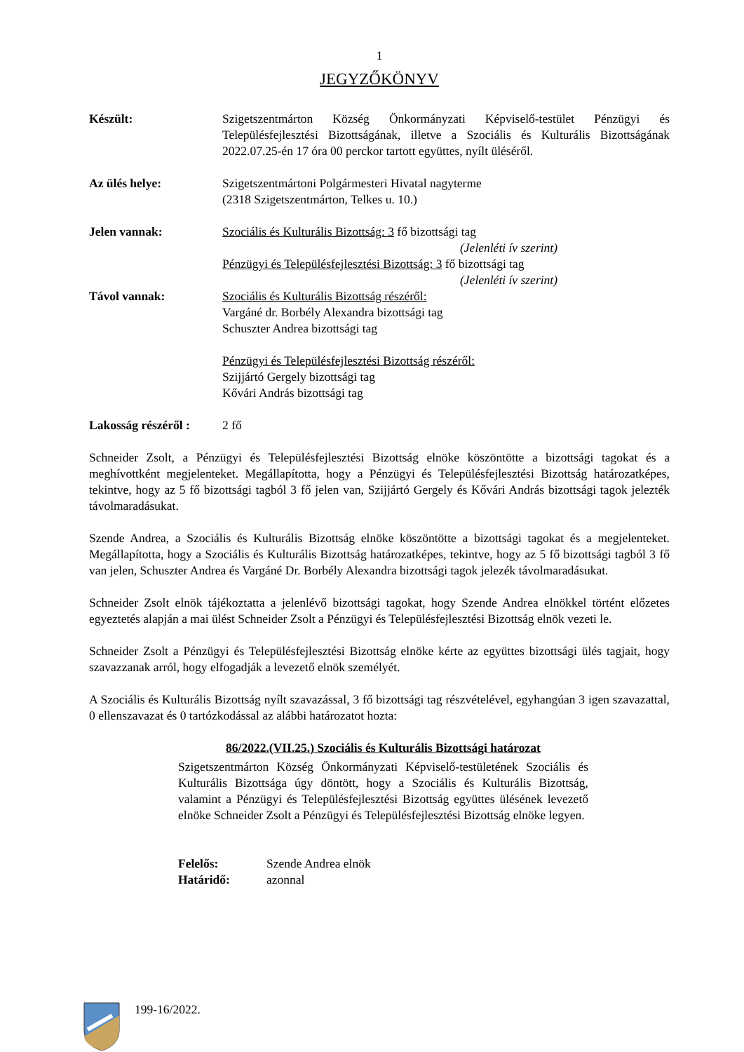1
JEGYZŐKÖNYV
Készült: Szigetszentmárton Község Önkormányzati Képviselő-testület Pénzügyi és Településfejlesztési Bizottságának, illetve a Szociális és Kulturális Bizottságának 2022.07.25-én 17 óra 00 perckor tartott együttes, nyílt üléséről.
Az ülés helye: Szigetszentmártoni Polgármesteri Hivatal nagyterme
(2318 Szigetszentmárton, Telkes u. 10.)
Jelen vannak: Szociális és Kulturális Bizottság: 3 fő bizottsági tag
(Jelenléti ív szerint)
Pénzügyi és Településfejlesztési Bizottság: 3 fő bizottsági tag
(Jelenléti ív szerint)
Távol vannak: Szociális és Kulturális Bizottság részéről:
Vargáné dr. Borbély Alexandra bizottsági tag
Schuszter Andrea bizottsági tag
Pénzügyi és Településfejlesztési Bizottság részéről:
Szijjártó Gergely bizottsági tag
Kővári András bizottsági tag
Lakosság részéről :
2 fő
Schneider Zsolt, a Pénzügyi és Településfejlesztési Bizottság elnöke köszöntötte a bizottsági tagokat és a meghívottként megjelenteket. Megállapította, hogy a Pénzügyi és Településfejlesztési Bizottság határozatképes, tekintve, hogy az 5 fő bizottsági tagból 3 fő jelen van, Szijjártó Gergely és Kővári András bizottsági tagok jelezték távolmaradásukat.
Szende Andrea, a Szociális és Kulturális Bizottság elnöke köszöntötte a bizottsági tagokat és a megjelenteket. Megállapította, hogy a Szociális és Kulturális Bizottság határozatképes, tekintve, hogy az 5 fő bizottsági tagból 3 fő van jelen, Schuszter Andrea és Vargáné Dr. Borbély Alexandra bizottsági tagok jelezék távolmaradásukat.
Schneider Zsolt elnök tájékoztatta a jelenlévő bizottsági tagokat, hogy Szende Andrea elnökkel történt előzetes egyeztetés alapján a mai ülést Schneider Zsolt a Pénzügyi és Településfejlesztési Bizottság elnök vezeti le.
Schneider Zsolt a Pénzügyi és Településfejlesztési Bizottság elnöke kérte az együttes bizottsági ülés tagjait, hogy szavazzanak arról, hogy elfogadják a levezető elnök személyét.
A Szociális és Kulturális Bizottság nyílt szavazással, 3 fő bizottsági tag részvételével, egyhangúan 3 igen szavazattal, 0 ellenszavazat és 0 tartózkodással az alábbi határozatot hozta:
86/2022.(VII.25.) Szociális és Kulturális Bizottsági határozat
Szigetszentmárton Község Önkormányzati Képviselő-testületének Szociális és Kulturális Bizottsága úgy döntött, hogy a Szociális és Kulturális Bizottság, valamint a Pénzügyi és Településfejlesztési Bizottság együttes ülésének levezető elnöke Schneider Zsolt a Pénzügyi és Településfejlesztési Bizottság elnöke legyen.
Felelős: Szende Andrea elnök
Határidő: azonnal
199-16/2022.